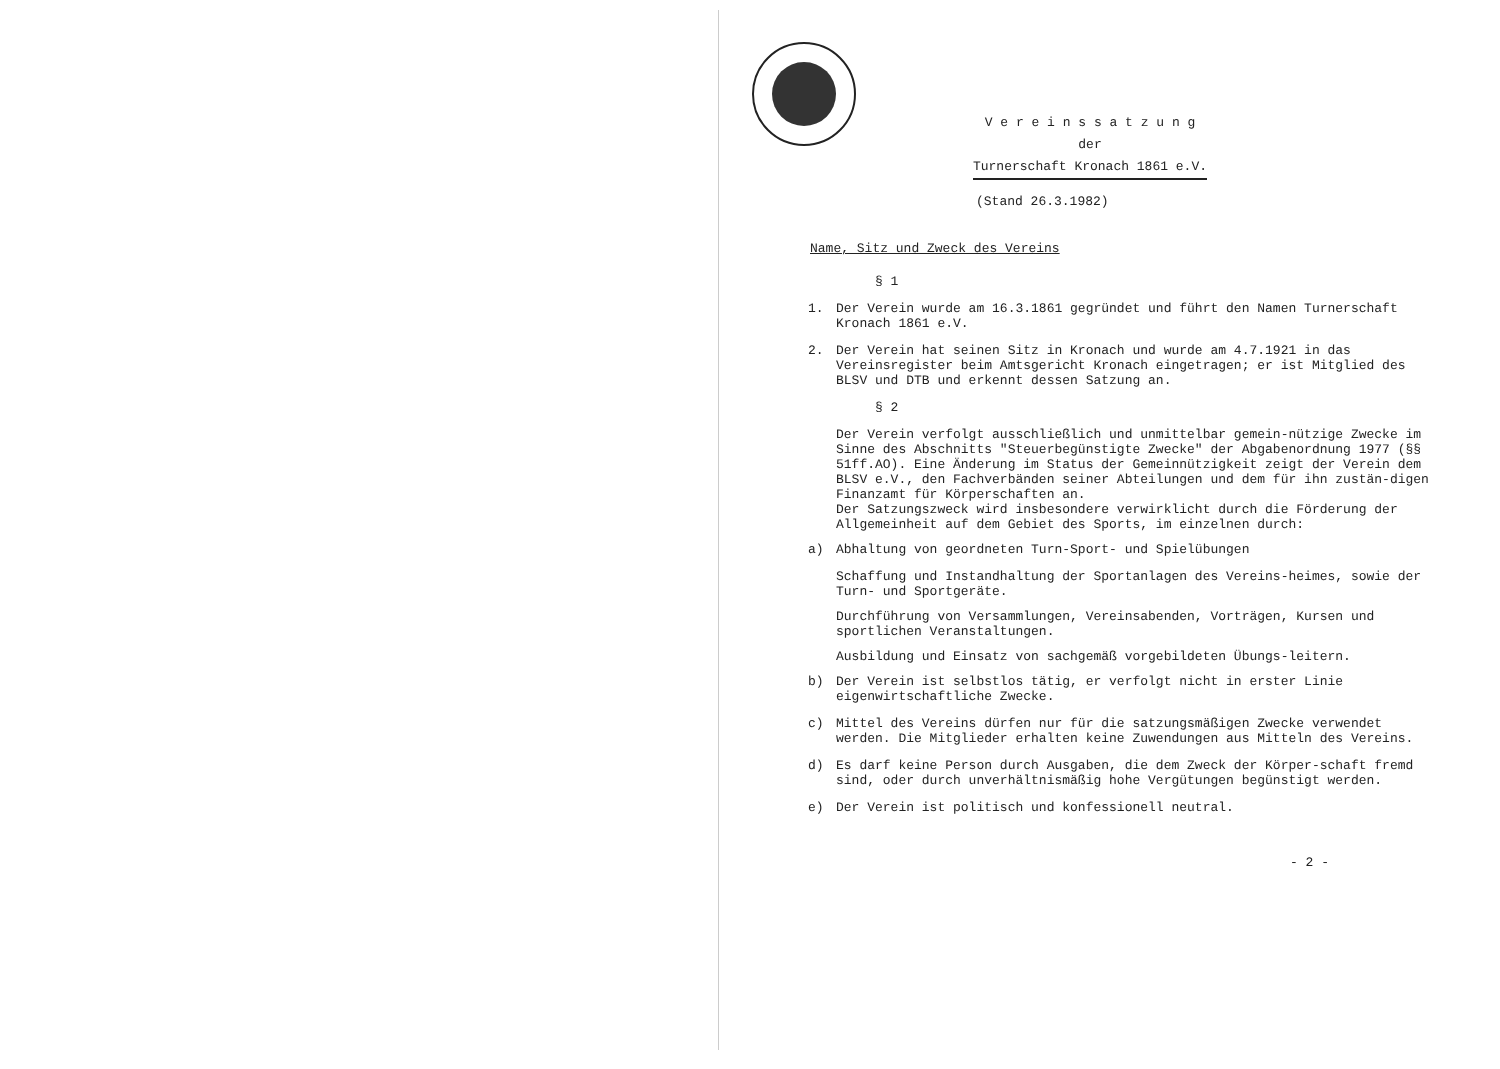V e r e i n s s a t z u n g
der
Turnerschaft Kronach 1861 e.V.
(Stand 26.3.1982)
Name, Sitz und Zweck des Vereins
§ 1
1. Der Verein wurde am 16.3.1861 gegründet und führt den Namen Turnerschaft Kronach 1861 e.V.
2. Der Verein hat seinen Sitz in Kronach und wurde am 4.7.1921 in das Vereinsregister beim Amtsgericht Kronach eingetragen; er ist Mitglied des BLSV und DTB und erkennt dessen Satzung an.
§ 2
Der Verein verfolgt ausschließlich und unmittelbar gemein-nützige Zwecke im Sinne des Abschnitts "Steuerbegünstigte Zwecke" der Abgabenordnung 1977 (§§ 51ff.AO). Eine Änderung im Status der Gemeinnützigkeit zeigt der Verein dem BLSV e.V., den Fachverbänden seiner Abteilungen und dem für ihn zustän-digen Finanzamt für Körperschaften an.
Der Satzungszweck wird insbesondere verwirklicht durch die Förderung der Allgemeinheit auf dem Gebiet des Sports, im einzelnen durch:
a) Abhaltung von geordneten Turn-Sport- und Spielübungen
Schaffung und Instandhaltung der Sportanlagen des Vereins-heimes, sowie der Turn- und Sportgeräte.
Durchführung von Versammlungen, Vereinsabenden, Vorträgen, Kursen und sportlichen Veranstaltungen.
Ausbildung und Einsatz von sachgemäß vorgebildeten Übungs-leitern.
b) Der Verein ist selbstlos tätig, er verfolgt nicht in erster Linie eigenwirtschaftliche Zwecke.
c) Mittel des Vereins dürfen nur für die satzungsmäßigen Zwecke verwendet werden. Die Mitglieder erhalten keine Zuwendungen aus Mitteln des Vereins.
d) Es darf keine Person durch Ausgaben, die dem Zweck der Körper-schaft fremd sind, oder durch unverhältnismäßig hohe Vergütungen begünstigt werden.
e) Der Verein ist politisch und konfessionell neutral.
- 2 -